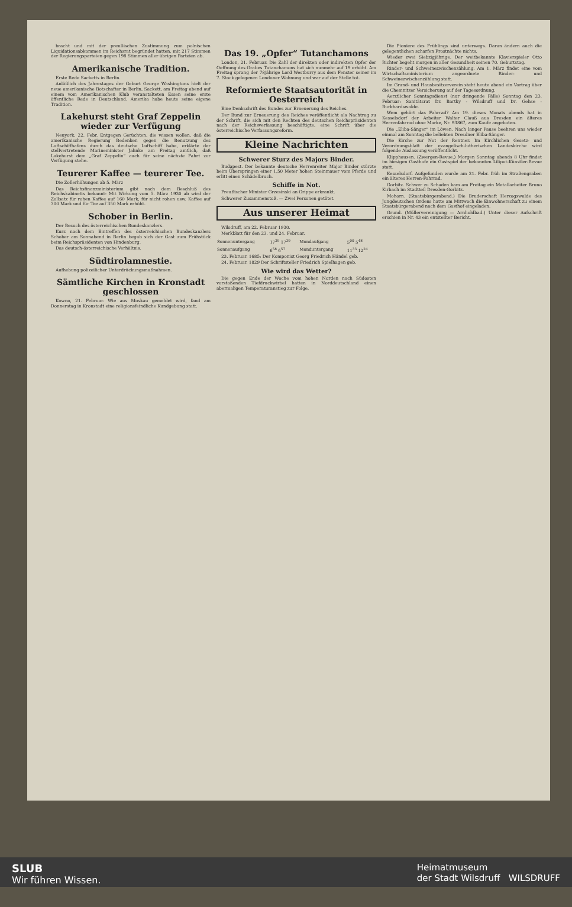bracht und mit der preußischen Zustimmung zum polnischen Liquidationsabkommen im Reichsrat begründet hatten, mit 217 Stimmen der Regierungsparteien gegen 198 Stimmen aller übrigen Parteien ab.
Amerikanische Tradition.
Erste Rede Sacketts in Berlin.
Anläßlich des Jahrestages der Geburt George Washingtons hielt der neue amerikanische Botschafter in Berlin, Sackett, am Freitag abend auf einem vom Amerikanischen Klub veranstalteten Essen seine erste öffentliche Rede in Deutschland. Amerika habe heute seine eigene Tradition.
Lakehurst steht Graf Zeppelin wieder zur Verfügung
Neuyork, 22. Febr. Entgegen Gerüchten, die wissen wollen, daß die amerikanische Regierung Bedenken gegen die Benutzung des Luftschiffhafens durch das deutsche Luftschiff habe, erklärte der stellvertretende Marineminister Jahnke am Freitag amtlich, daß Lakehurst dem „Graf Zeppelin“ auch für seine nächste Fahrt zur Verfügung stehe.
Teurerer Kaffee — teurerer Tee.
Die Zollerhöhungen ab 5. März
Das Reichsfinanzministerium gibt nach dem Beschluß des Reichskabinetts bekannt: Mit Wirkung vom 5. März 1930 ab wird der Zollsatz für rohen Kaffee auf 160 Mark, für nicht rohen usw. Kaffee auf 300 Mark und für Tee auf 350 Mark erhöht.
Schober in Berlin.
Der Besuch des österreichischen Bundeskanzlers.
Kurz nach dem Eintreffen des österreichischen Bundeskanzlers Schober am Sonnabend in Berlin begab sich der Gast zum Frühstück beim Reichspräsidenten von Hindenburg.
Das deutsch-österreichische Verhältnis.
Südtirolamnestie.
Aufhebung polizeilicher Unterdrückungsmaßnahmen.
Sämtliche Kirchen in Kronstadt geschlossen
Kowno, 21. Februar. Wie aus Moskau gemeldet wird, fand am Donnerstag in Kronstadt eine religionsfeindliche Kundgebung statt.
Das 19. „Opfer“ Tutanchamons
London, 21. Februar. Die Zahl der direkten oder indirekten Opfer der Oeffnung des Grabes Tutanchamons hat sich nunmehr auf 19 erhöht. Am Freitag sprang der 78jährige Lord Westburry aus dem Fenster seiner im 7. Stock gelegenen Londoner Wohnung und war auf der Stelle tot.
Reformierte Staatsautorität in Oesterreich
Eine Denkschrift des Bundes zur Erneuerung des Reiches.
Der Bund zur Erneuerung des Reiches veröffentlicht als Nachtrag zu der Schrift, die sich mit den Rechten des deutschen Reichspräsidenten nach der Reichsverfassung beschäftigte, eine Schrift über die österreichische Verfassungsreform.
Kleine Nachrichten
Schwerer Sturz des Majors Binder.
Budapest. Der bekannte deutsche Herrenreiter Major Binder stürzte beim Überspringen einer 1,50 Meter hohen Steinmauer vom Pferde und erlitt einen Schädelbruch.
Schiffe in Not.
Preußischer Minister Grzesinski an Grippe erkrankt.
Schwerer Zusammenstoß. — Zwei Personen getötet.
Aus unserer Heimat
Wilsdruff, am 22. Februar 1930.
Merkblatt für den 23. und 24. Februar.
| Sonnenuntergang | 17<sup>39</sup> 17<sup>39</sup> | Mondaufgang | 5<sup>00</sup> 5<sup>48</sup> |
| Sonnenaufgang | 6<sup>58</sup> 6<sup>57</sup> | Monduntergang | 11<sup>33</sup> 12<sup>24</sup> |
23. Februar. 1685: Der Komponist Georg Friedrich Händel geb.
24. Februar. 1829 Der Schriftsteller Friedrich Spielhagen geb.
Wie wird das Wetter?
Die gegen Ende der Woche vom hohen Norden nach Südosten vorstoßenden Tiefdruckwirbel hatten in Norddeutschland einen abermaligen Temperaturanstieg zur Folge.
Die Pioniere des Frühlings sind unterwegs. Daran ändern auch die gelegentlichen scharfen Frostnächte nichts.
Wieder zwei Siebzigjährige. Der weitbekannte Klavierspieler Otto Richter begeht morgen in aller Gesundheit seinen 70. Geburtstag.
Rinder- und Schweinezwischenzählung. Am 1. März findet eine vom Wirtschaftsministerium angeordnete Rinder- und Schweinezwischenzählung statt.
Im Grund- und Hausbesitzerverein steht heute abend ein Vortrag über die Chemnitzer Versicherung auf der Tagesordnung.
Aerztlicher Sonntagsdienst (nur dringende Fälle) Sonntag den 23. Februar: Sanitätsrat Dr. Bartky - Wilsdruff und Dr. Gehse - Burkhardswalde.
Wem gehört das Fahrrad? Am 19. dieses Monats abends hat in Kesselsdorf der Arbeiter Walter Clauß aus Dresden ein älteres Herrenfahrrad ohne Marke, Nr. 93867, zum Kaufe angeboten.
Die „Eliba-Sänger“ im Löwen. Nach langer Pause beehren uns wieder einmal am Sonntag die beliebten Dresdner Eliba-Sänger.
Die Kirche zur Not der Rentner. Im Kirchlichen Gesetz- und Verordnungsblatt der evangelisch-lutherischen Landeskirche wird folgende Auslassung veröffentlicht.
Klipphausen. (Zwergen-Revue.) Morgen Sonntag abends 8 Uhr findet im hiesigen Gasthofe ein Gastspiel der bekannten Liliput-Künstler-Revue statt.
Kesselsdorf. Aufgefunden wurde am 21. Febr. früh im Straßengraben ein älteres Herren-Fahrrad.
Gorbitz. Schwer zu Schaden kam am Freitag ein Metallarbeiter Bruno Kirbach im Stadtteil Dresden-Gorbitz.
Mohorn. (Staatsbürgerabend.) Die Bruderschaft Herzogswalde des Jungdeutschen Ordens hatte am Mittwoch die Einwohnerschaft zu einem Staatsbürgerabend nach dem Gasthof eingeladen.
Grund. (Müllervereinigung — Arnholdbad.) Unter dieser Aufschrift erschien in Nr. 43 ein entstellter Bericht.
SLUB
Wir führen Wissen.
Heimatmuseum
der Stadt Wilsdruff WILSDRUFF